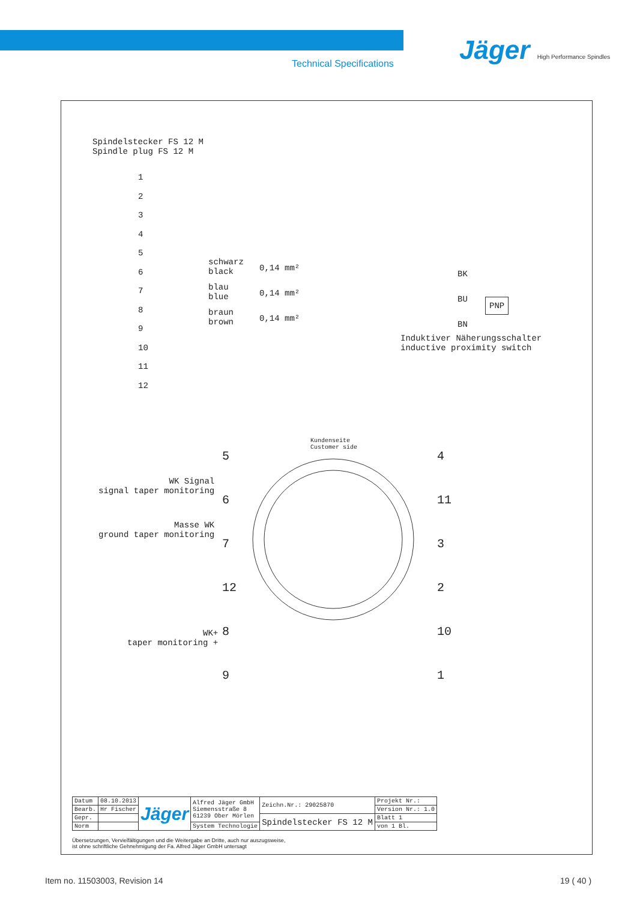Technical Specifications
Jäger High Performance Spindles
Spindelstecker FS 12 M Spindle plug FS 12 M
1 2 3 4 5 6 7 8 9 10 11 12
schwarz black
0,14 mm²
blau blue
0,14 mm²
braun brown
0,14 mm²
BK
BU
PNP
BN
Induktiver Näherungsschalter inductive proximity switch
Kundenseite Customer side
WK Signal signal taper monitoring
Masse WK ground taper monitoring
WK+ taper monitoring +
5 6 7 12 8 9
4 11 3 2 10 1
| Datum | 08.10.2013 | Jäger | Alfred Jäger GmbH Siemensstraße 8 61239 Ober Mörlen | Zeichn.Nr.: 29025870 | Projekt Nr.: |
| Bearb. | Hr Fischer | | | | Version Nr.: 1.0 |
| Gepr. | | | | Spindelstecker FS 12 M | Blatt 1 |
| Norm | | | System Technologie | | von 1 Bl. |
Übersetzungen, Vervielfältigungen und die Weitergabe an Dritte, auch nur auszugsweise, ist ohne schriftliche Gehnehmigung der Fa. Alfred Jäger GmbH untersagt
Item no. 11503003, Revision 14 19 ( 40 )